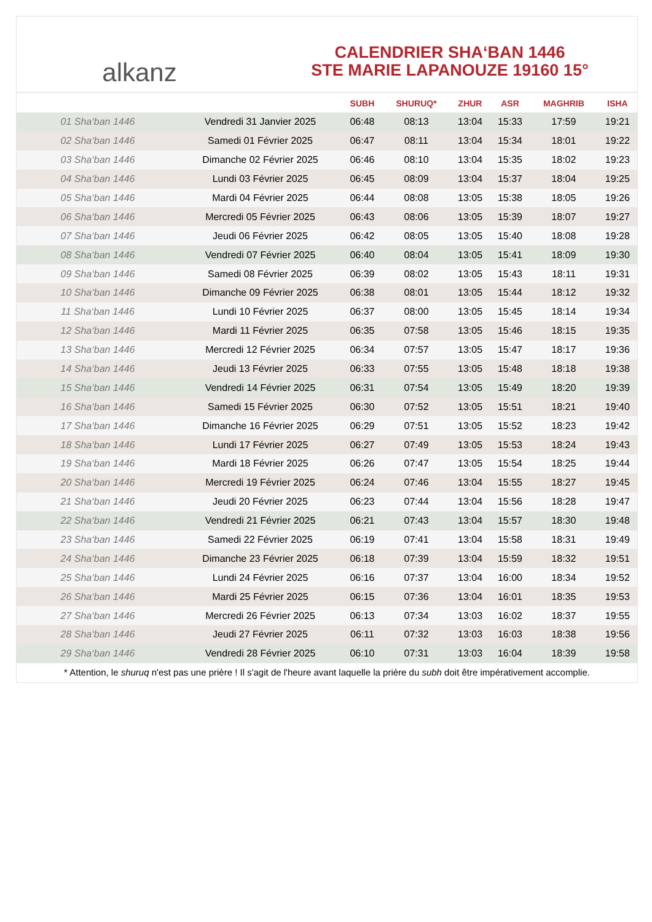alkanz
CALENDRIER SHA‘BAN 1446
STE MARIE LAPANOUZE 19160 15°
| | | SUBH | SHURUQ* | ZHUR | ASR | MAGHRIB | ISHA |
| --- | --- | --- | --- | --- | --- | --- | --- |
| 01 Sha‘ban 1446 | Vendredi 31 Janvier 2025 | 06:48 | 08:13 | 13:04 | 15:33 | 17:59 | 19:21 |
| 02 Sha‘ban 1446 | Samedi 01 Février 2025 | 06:47 | 08:11 | 13:04 | 15:34 | 18:01 | 19:22 |
| 03 Sha‘ban 1446 | Dimanche 02 Février 2025 | 06:46 | 08:10 | 13:04 | 15:35 | 18:02 | 19:23 |
| 04 Sha‘ban 1446 | Lundi 03 Février 2025 | 06:45 | 08:09 | 13:04 | 15:37 | 18:04 | 19:25 |
| 05 Sha‘ban 1446 | Mardi 04 Février 2025 | 06:44 | 08:08 | 13:05 | 15:38 | 18:05 | 19:26 |
| 06 Sha‘ban 1446 | Mercredi 05 Février 2025 | 06:43 | 08:06 | 13:05 | 15:39 | 18:07 | 19:27 |
| 07 Sha‘ban 1446 | Jeudi 06 Février 2025 | 06:42 | 08:05 | 13:05 | 15:40 | 18:08 | 19:28 |
| 08 Sha‘ban 1446 | Vendredi 07 Février 2025 | 06:40 | 08:04 | 13:05 | 15:41 | 18:09 | 19:30 |
| 09 Sha‘ban 1446 | Samedi 08 Février 2025 | 06:39 | 08:02 | 13:05 | 15:43 | 18:11 | 19:31 |
| 10 Sha‘ban 1446 | Dimanche 09 Février 2025 | 06:38 | 08:01 | 13:05 | 15:44 | 18:12 | 19:32 |
| 11 Sha‘ban 1446 | Lundi 10 Février 2025 | 06:37 | 08:00 | 13:05 | 15:45 | 18:14 | 19:34 |
| 12 Sha‘ban 1446 | Mardi 11 Février 2025 | 06:35 | 07:58 | 13:05 | 15:46 | 18:15 | 19:35 |
| 13 Sha‘ban 1446 | Mercredi 12 Février 2025 | 06:34 | 07:57 | 13:05 | 15:47 | 18:17 | 19:36 |
| 14 Sha‘ban 1446 | Jeudi 13 Février 2025 | 06:33 | 07:55 | 13:05 | 15:48 | 18:18 | 19:38 |
| 15 Sha‘ban 1446 | Vendredi 14 Février 2025 | 06:31 | 07:54 | 13:05 | 15:49 | 18:20 | 19:39 |
| 16 Sha‘ban 1446 | Samedi 15 Février 2025 | 06:30 | 07:52 | 13:05 | 15:51 | 18:21 | 19:40 |
| 17 Sha‘ban 1446 | Dimanche 16 Février 2025 | 06:29 | 07:51 | 13:05 | 15:52 | 18:23 | 19:42 |
| 18 Sha‘ban 1446 | Lundi 17 Février 2025 | 06:27 | 07:49 | 13:05 | 15:53 | 18:24 | 19:43 |
| 19 Sha‘ban 1446 | Mardi 18 Février 2025 | 06:26 | 07:47 | 13:05 | 15:54 | 18:25 | 19:44 |
| 20 Sha‘ban 1446 | Mercredi 19 Février 2025 | 06:24 | 07:46 | 13:04 | 15:55 | 18:27 | 19:45 |
| 21 Sha‘ban 1446 | Jeudi 20 Février 2025 | 06:23 | 07:44 | 13:04 | 15:56 | 18:28 | 19:47 |
| 22 Sha‘ban 1446 | Vendredi 21 Février 2025 | 06:21 | 07:43 | 13:04 | 15:57 | 18:30 | 19:48 |
| 23 Sha‘ban 1446 | Samedi 22 Février 2025 | 06:19 | 07:41 | 13:04 | 15:58 | 18:31 | 19:49 |
| 24 Sha‘ban 1446 | Dimanche 23 Février 2025 | 06:18 | 07:39 | 13:04 | 15:59 | 18:32 | 19:51 |
| 25 Sha‘ban 1446 | Lundi 24 Février 2025 | 06:16 | 07:37 | 13:04 | 16:00 | 18:34 | 19:52 |
| 26 Sha‘ban 1446 | Mardi 25 Février 2025 | 06:15 | 07:36 | 13:04 | 16:01 | 18:35 | 19:53 |
| 27 Sha‘ban 1446 | Mercredi 26 Février 2025 | 06:13 | 07:34 | 13:03 | 16:02 | 18:37 | 19:55 |
| 28 Sha‘ban 1446 | Jeudi 27 Février 2025 | 06:11 | 07:32 | 13:03 | 16:03 | 18:38 | 19:56 |
| 29 Sha‘ban 1446 | Vendredi 28 Février 2025 | 06:10 | 07:31 | 13:03 | 16:04 | 18:39 | 19:58 |
* Attention, le shuruq n'est pas une prière ! Il s'agit de l'heure avant laquelle la prière du subh doit être impérativement accomplie.